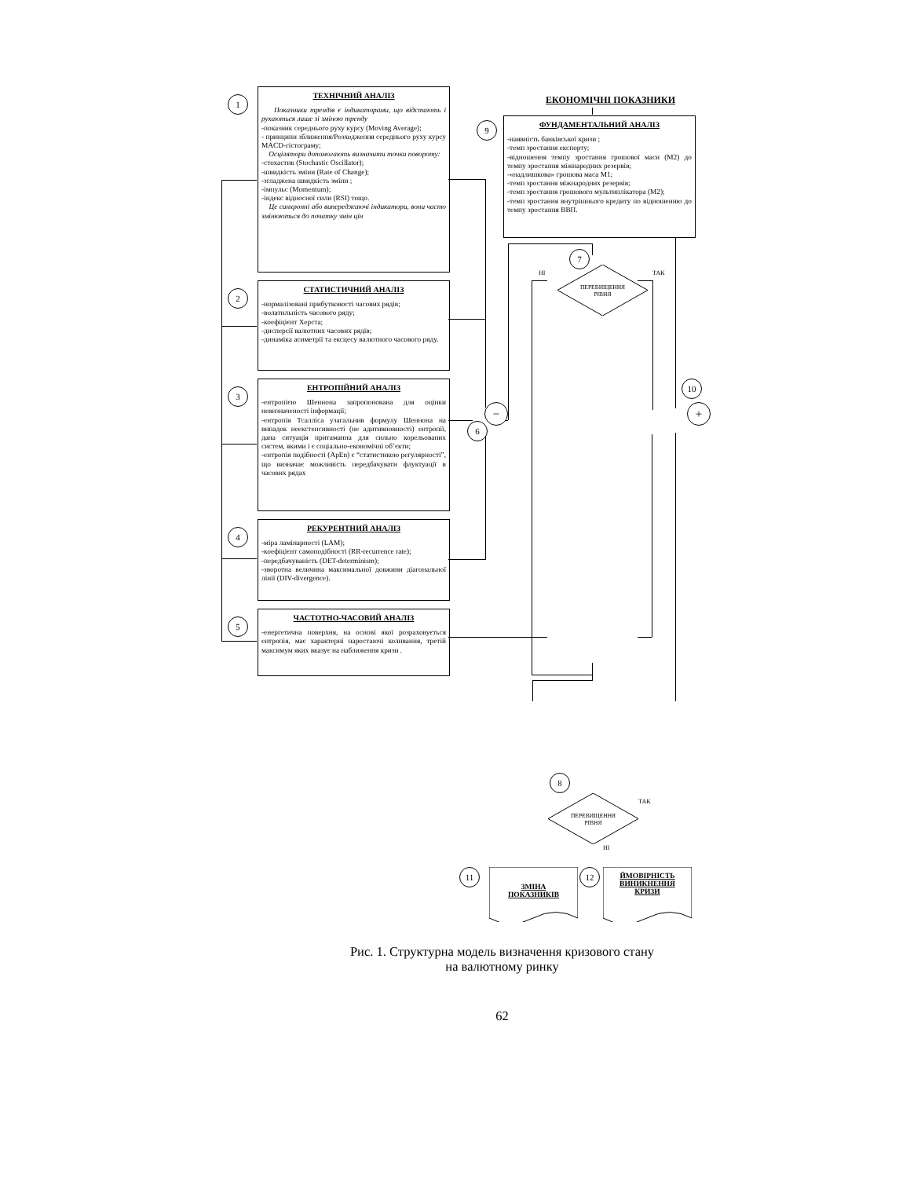1
ТЕХНІЧНИЙ АНАЛІЗ
Показники трендів є індикаторами, що відстають і рухаються лише зі зміною тренду
-показник середнього руху курсу (Moving Average);
- принципи зближення/Розходження середнього руху курсу MACD-гістограму;
Осцілятори допомогають визначити точки повороту:
-стохастик (Stochastic Oscillator);
-швидкість зміни (Rate of Change);
-згладжена швидкість зміни ;
-імпульс (Momentum);
-індекс відносної сили (RSI) тощо.
Це синхронні або випереджаючі індикатори, вони часто змінюються до початку змін цін
2
СТАТИСТИЧНИЙ АНАЛІЗ
-нормалізовані прибутковості часових рядів;
-волатильність часового ряду;
-коефіцієнт Херста;
-дисперсії валютних часових рядів;
-динаміка асиметрії та ексцесу валютного часового ряду.
3
ЕНТРОПІЙНИЙ АНАЛІЗ
-ентропією Шеннона запропонована для оцінки невизначеності інформації;
-ентропія Тсалліса узагальнив формулу Шеннона на випадок неекстенсивності (не адитивновності) ентропії, дана ситуація притаманна для сильно корельованих систем, якими і є соціально-економічні об’єкти;
-ентропія подібності (ApEn) є “статистикою регулярності”, що визначає можливість передбачувати флуктуації в часових рядах
4
РЕКУРЕНТНИЙ АНАЛІЗ
-міра ламінарності (LAM);
-коефіцієнт самоподібності (RR-recurrence rate);
-передбачуваність (DET-determinism);
-зворотна величина максимальної довжини діагональної лінії (DIV-divergence).
5
ЧАСТОТНО-ЧАСОВИЙ АНАЛІЗ
-енергетична поверхня, на основі якої розраховується ентропія, має характерні наростаючі коливання, третій максимум яких вказує на наближення кризи .
ЕКОНОМІЧНІ ПОКАЗНИКИ
9
ФУНДАМЕНТАЛЬНИЙ АНАЛІЗ
-наявність банківської кризи ;
-темп зростання експорту;
-відношення темпу зростання грошової маси (М2) до темпу зростання міжнародних резервів;
-«надлишкова» грошова маса М1;
-темп зростання міжнародних резервів;
-темп зростання грошового мультиплікатора (М2);
-темп зростання внутрішнього кредиту по відношенню до темпу зростання ВВП.
7
НІ
ПЕРЕВИЩЕННЯ
РІВНЯ
ТАК
10
− +
6
8
ПЕРЕВИЩЕННЯ
РІВНЯ
ТАК
НІ
11
ЗМІНА
ПОКАЗНИКІВ
12
ЙМОВІРНІСТЬ
ВИНИКНЕННЯ
КРИЗИ
Рис. 1. Структурна модель визначення кризового стану
на валютному ринку
62